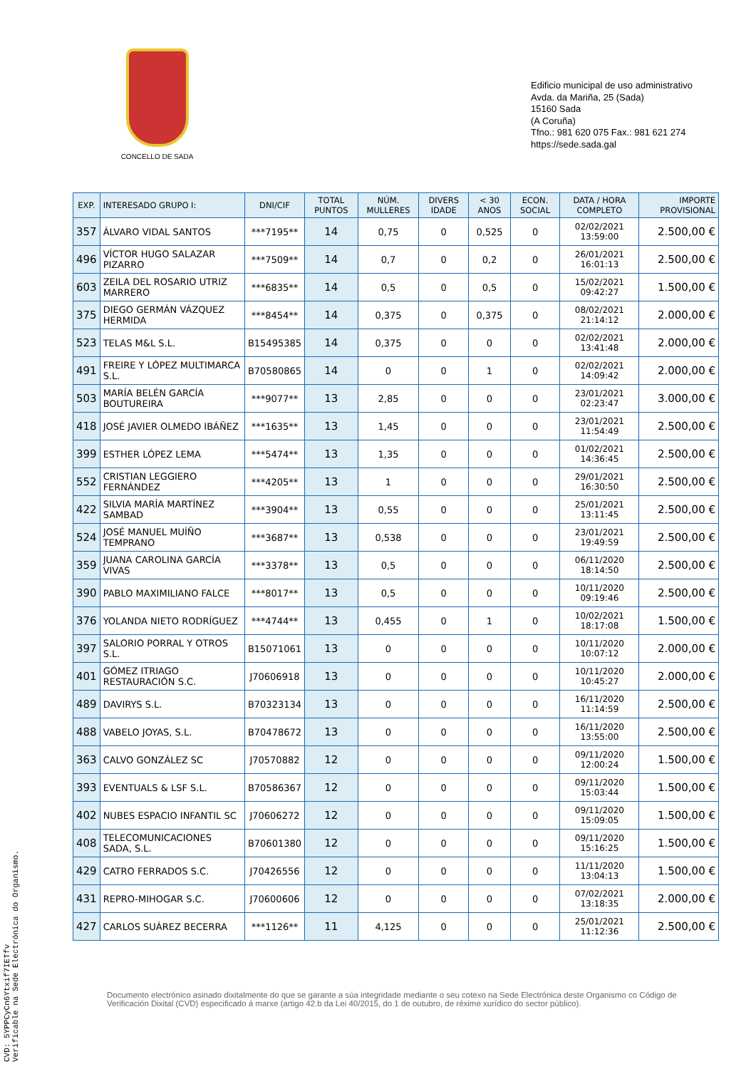CONCELLO DE SADA
Edificio municipal de uso administrativo
Avda. da Mariña, 25 (Sada)
15160 Sada
(A Coruña)
Tfno.: 981 620 075 Fax.: 981 621 274
https://sede.sada.gal
| EXP. | INTERESADO GRUPO I: | DNI/CIF | TOTAL PUNTOS | NÚM. MULLERES | DIVERS IDADE | < 30 ANOS | ECON. SOCIAL | DATA / HORA COMPLETO | IMPORTE PROVISIONAL |
| --- | --- | --- | --- | --- | --- | --- | --- | --- | --- |
| 357 | ÁLVARO VIDAL SANTOS | ***7195** | 14 | 0,75 | 0 | 0,525 | 0 | 02/02/2021 13:59:00 | 2.500,00 € |
| 496 | VÍCTOR HUGO SALAZAR PIZARRO | ***7509** | 14 | 0,7 | 0 | 0,2 | 0 | 26/01/2021 16:01:13 | 2.500,00 € |
| 603 | ZEILA DEL ROSARIO UTRIZ MARRERO | ***6835** | 14 | 0,5 | 0 | 0,5 | 0 | 15/02/2021 09:42:27 | 1.500,00 € |
| 375 | DIEGO GERMÁN VÁZQUEZ HERMIDA | ***8454** | 14 | 0,375 | 0 | 0,375 | 0 | 08/02/2021 21:14:12 | 2.000,00 € |
| 523 | TELAS M&L S.L. | B15495385 | 14 | 0,375 | 0 | 0 | 0 | 02/02/2021 13:41:48 | 2.000,00 € |
| 491 | FREIRE Y LÓPEZ MULTIMARCA S.L. | B70580865 | 14 | 0 | 0 | 1 | 0 | 02/02/2021 14:09:42 | 2.000,00 € |
| 503 | MARÍA BELÉN GARCÍA BOUTUREIRA | ***9077** | 13 | 2,85 | 0 | 0 | 0 | 23/01/2021 02:23:47 | 3.000,00 € |
| 418 | JOSÉ JAVIER OLMEDO IBÁÑEZ | ***1635** | 13 | 1,45 | 0 | 0 | 0 | 23/01/2021 11:54:49 | 2.500,00 € |
| 399 | ESTHER LÓPEZ LEMA | ***5474** | 13 | 1,35 | 0 | 0 | 0 | 01/02/2021 14:36:45 | 2.500,00 € |
| 552 | CRISTIAN LEGGIERO FERNÁNDEZ | ***4205** | 13 | 1 | 0 | 0 | 0 | 29/01/2021 16:30:50 | 2.500,00 € |
| 422 | SILVIA MARÍA MARTÍNEZ SAMBAD | ***3904** | 13 | 0,55 | 0 | 0 | 0 | 25/01/2021 13:11:45 | 2.500,00 € |
| 524 | JOSÉ MANUEL MUÍÑO TEMPRANO | ***3687** | 13 | 0,538 | 0 | 0 | 0 | 23/01/2021 19:49:59 | 2.500,00 € |
| 359 | JUANA CAROLINA GARCÍA VIVAS | ***3378** | 13 | 0,5 | 0 | 0 | 0 | 06/11/2020 18:14:50 | 2.500,00 € |
| 390 | PABLO MAXIMILIANO FALCE | ***8017** | 13 | 0,5 | 0 | 0 | 0 | 10/11/2020 09:19:46 | 2.500,00 € |
| 376 | YOLANDA NIETO RODRÍGUEZ | ***4744** | 13 | 0,455 | 0 | 1 | 0 | 10/02/2021 18:17:08 | 1.500,00 € |
| 397 | SALORIO PORRAL Y OTROS S.L. | B15071061 | 13 | 0 | 0 | 0 | 0 | 10/11/2020 10:07:12 | 2.000,00 € |
| 401 | GÓMEZ ITRIAGO RESTAURACIÓN S.C. | J70606918 | 13 | 0 | 0 | 0 | 0 | 10/11/2020 10:45:27 | 2.000,00 € |
| 489 | DAVIRYS S.L. | B70323134 | 13 | 0 | 0 | 0 | 0 | 16/11/2020 11:14:59 | 2.500,00 € |
| 488 | VABELO JOYAS, S.L. | B70478672 | 13 | 0 | 0 | 0 | 0 | 16/11/2020 13:55:00 | 2.500,00 € |
| 363 | CALVO GONZÁLEZ SC | J70570882 | 12 | 0 | 0 | 0 | 0 | 09/11/2020 12:00:24 | 1.500,00 € |
| 393 | EVENTUALS & LSF S.L. | B70586367 | 12 | 0 | 0 | 0 | 0 | 09/11/2020 15:03:44 | 1.500,00 € |
| 402 | NUBES ESPACIO INFANTIL SC | J70606272 | 12 | 0 | 0 | 0 | 0 | 09/11/2020 15:09:05 | 1.500,00 € |
| 408 | TELECOMUNICACIONES SADA, S.L. | B70601380 | 12 | 0 | 0 | 0 | 0 | 09/11/2020 15:16:25 | 1.500,00 € |
| 429 | CATRO FERRADOS S.C. | J70426556 | 12 | 0 | 0 | 0 | 0 | 11/11/2020 13:04:13 | 1.500,00 € |
| 431 | REPRO-MIHOGAR S.C. | J70600606 | 12 | 0 | 0 | 0 | 0 | 07/02/2021 13:18:35 | 2.000,00 € |
| 427 | CARLOS SUÁREZ BECERRA | ***1126** | 11 | 4,125 | 0 | 0 | 0 | 25/01/2021 11:12:36 | 2.500,00 € |
Documento electrónico asinado dixitalmente do que se garante a súa integridade mediante o seu cotexo na Sede Electrónica deste Organismo co Código de Verificación Dixital (CVD) especificado á marxe (artigo 42.b da Lei 40/2015, do 1 de outubro, de réxime xurídico do sector público).
CVD: 5YPPCyCn6Ytxif7IETfv
Verificable na Sede Electrónica do Organismo.